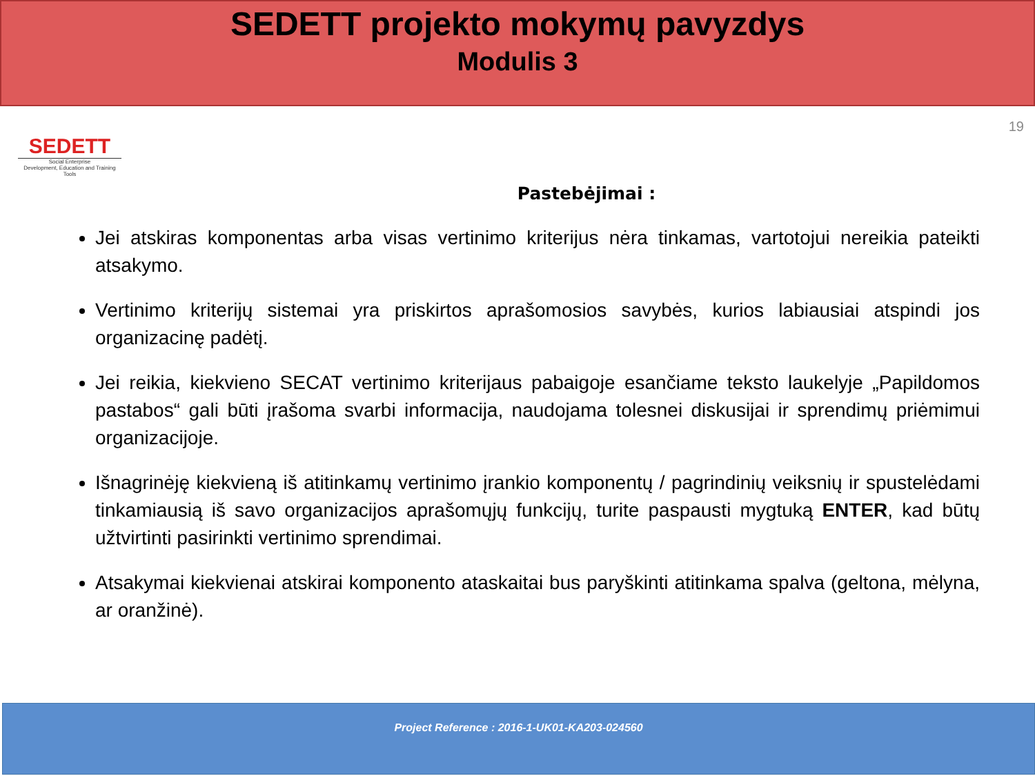SEDETT projekto mokymų pavyzdys
Modulis 3
SEDETT
Social Enterprise
Development, Education and Training Tools
19
Pastebėjimai :
Jei atskiras komponentas arba visas vertinimo kriterijus nėra tinkamas, vartotojui nereikia pateikti atsakymo.
Vertinimo kriterijų sistemai yra priskirtos aprašomosios savybės, kurios labiausiai atspindi jos organizacinę padėtį.
Jei reikia, kiekvieno SECAT vertinimo kriterijaus pabaigoje esančiame teksto laukelyje „Papildomos pastabos“ gali būti įrašoma svarbi informacija, naudojama tolesnei diskusijai ir sprendimų priėmimui organizacijoje.
Išnagrinėję kiekvieną iš atitinkamų vertinimo įrankio komponentų / pagrindinių veiksnių ir spustelėdami tinkamiausią iš savo organizacijos aprašomųjų funkcijų, turite paspausti mygtuką ENTER, kad būtų užtvirtinti pasirinkti vertinimo sprendimai.
Atsakymai kiekvienai atskirai komponento ataskaitai bus paryškinti atitinkama spalva (geltona, mėlyna, ar oranžinė).
Project Reference : 2016-1-UK01-KA203-024560